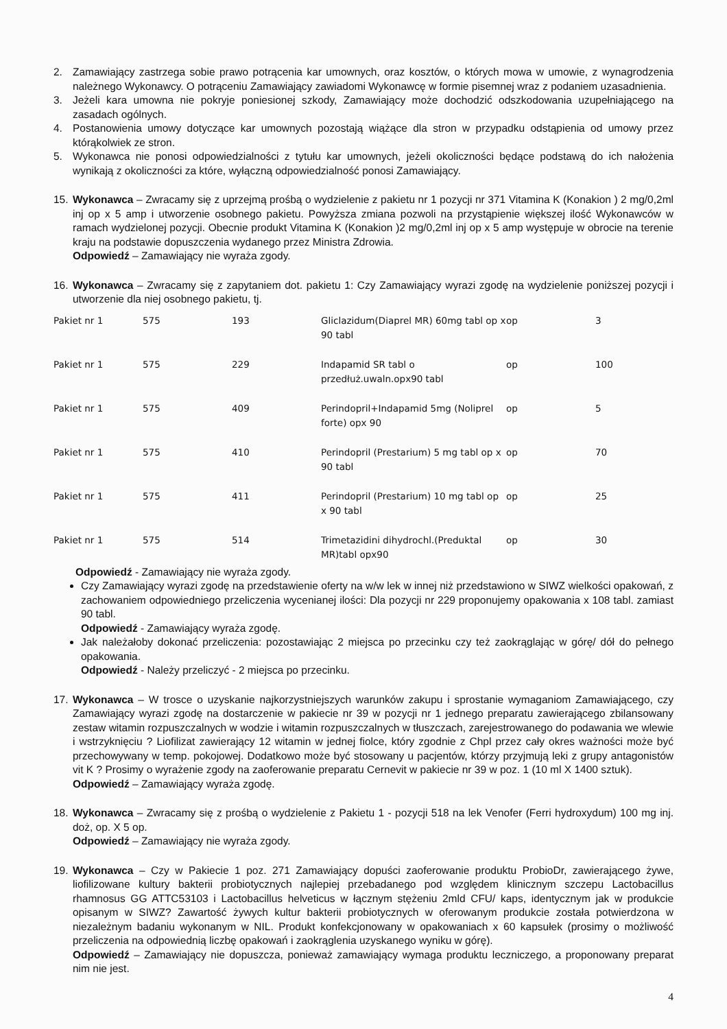2. Zamawiający zastrzega sobie prawo potrącenia kar umownych, oraz kosztów, o których mowa w umowie, z wynagrodzenia należnego Wykonawcy. O potrąceniu Zamawiający zawiadomi Wykonawcę w formie pisemnej wraz z podaniem uzasadnienia.
3. Jeżeli kara umowna nie pokryje poniesionej szkody, Zamawiający może dochodzić odszkodowania uzupełniającego na zasadach ogólnych.
4. Postanowienia umowy dotyczące kar umownych pozostają wiążące dla stron w przypadku odstąpienia od umowy przez którąkolwiek ze stron.
5. Wykonawca nie ponosi odpowiedzialności z tytułu kar umownych, jeżeli okoliczności będące podstawą do ich nałożenia wynikają z okoliczności za które, wyłączną odpowiedzialność ponosi Zamawiający.
15. Wykonawca – Zwracamy się z uprzejmą prośbą o wydzielenie z pakietu nr 1 pozycji nr 371 Vitamina K (Konakion ) 2 mg/0,2ml inj op x 5 amp i utworzenie osobnego pakietu. Powyższa zmiana pozwoli na przystąpienie większej ilość Wykonawców w ramach wydzielonej pozycji. Obecnie produkt Vitamina K (Konakion )2 mg/0,2ml inj op x 5 amp występuje w obrocie na terenie kraju na podstawie dopuszczenia wydanego przez Ministra Zdrowia.
Odpowiedź – Zamawiający nie wyraża zgody.
16. Wykonawca – Zwracamy się z zapytaniem dot. pakietu 1: Czy Zamawiający wyrazi zgodę na wydzielenie poniższej pozycji i utworzenie dla niej osobnego pakietu, tj.
| Pakiet nr 1 | 575 | 193 | Gliclazidum(Diaprel MR) 60mg tabl op x 90 tabl | op | 3 |
| Pakiet nr 1 | 575 | 229 | Indapamid SR tabl o przedłuż.uwaln.opx90 tabl | op | 100 |
| Pakiet nr 1 | 575 | 409 | Perindopril+Indapamid 5mg (Noliprel forte) opx 90 | op | 5 |
| Pakiet nr 1 | 575 | 410 | Perindopril (Prestarium) 5 mg tabl op x 90 tabl | op | 70 |
| Pakiet nr 1 | 575 | 411 | Perindopril (Prestarium) 10 mg tabl op x 90 tabl | op | 25 |
| Pakiet nr 1 | 575 | 514 | Trimetazidini dihydrochl.(Preduktal MR)tabl opx90 | op | 30 |
Odpowiedź - Zamawiający nie wyraża zgody.
Czy Zamawiający wyrazi zgodę na przedstawienie oferty na w/w lek w innej niż przedstawiono w SIWZ wielkości opakowań, z zachowaniem odpowiedniego przeliczenia wycenianej ilości: Dla pozycji nr 229 proponujemy opakowania x 108 tabl. zamiast 90 tabl.
Odpowiedź - Zamawiający wyraża zgodę.
Jak należałoby dokonać przeliczenia: pozostawiając 2 miejsca po przecinku czy też zaokrąglając w górę/ dół do pełnego opakowania.
Odpowiedź - Należy przeliczyć - 2 miejsca po przecinku.
17. Wykonawca – W trosce o uzyskanie najkorzystniejszych warunków zakupu i sprostanie wymaganiom Zamawiającego, czy Zamawiający wyrazi zgodę na dostarczenie w pakiecie nr 39 w pozycji nr 1 jednego preparatu zawierającego zbilansowany zestaw witamin rozpuszczalnych w wodzie i witamin rozpuszczalnych w tłuszczach, zarejestrowanego do podawania we wlewie i wstrzyknięciu ? Liofilizat zawierający 12 witamin w jednej fiolce, który zgodnie z Chpl przez cały okres ważności może być przechowywany w temp. pokojowej. Dodatkowo może być stosowany u pacjentów, którzy przyjmują leki z grupy antagonistów vit K ? Prosimy o wyrażenie zgody na zaoferowanie preparatu Cernevit w pakiecie nr 39 w poz. 1 (10 ml X 1400 sztuk).
Odpowiedź – Zamawiający wyraża zgodę.
18. Wykonawca – Zwracamy się z prośbą o wydzielenie z Pakietu 1 - pozycji 518 na lek Venofer (Ferri hydroxydum) 100 mg inj. doż, op. X 5 op.
Odpowiedź – Zamawiający nie wyraża zgody.
19. Wykonawca – Czy w Pakiecie 1 poz. 271 Zamawiający dopuści zaoferowanie produktu ProbioDr, zawierającego żywe, liofilizowane kultury bakterii probiotycznych najlepiej przebadanego pod względem klinicznym szczepu Lactobacillus rhamnosus GG ATTC53103 i Lactobacillus helveticus w łącznym stężeniu 2mld CFU/ kaps, identycznym jak w produkcie opisanym w SIWZ? Zawartość żywych kultur bakterii probiotycznych w oferowanym produkcie została potwierdzona w niezależnym badaniu wykonanym w NIL. Produkt konfekcjonowany w opakowaniach x 60 kapsułek (prosimy o możliwość przeliczenia na odpowiednią liczbę opakowań i zaokrąglenia uzyskanego wyniku w górę).
Odpowiedź – Zamawiający nie dopuszcza, ponieważ zamawiający wymaga produktu leczniczego, a proponowany preparat nim nie jest.
4